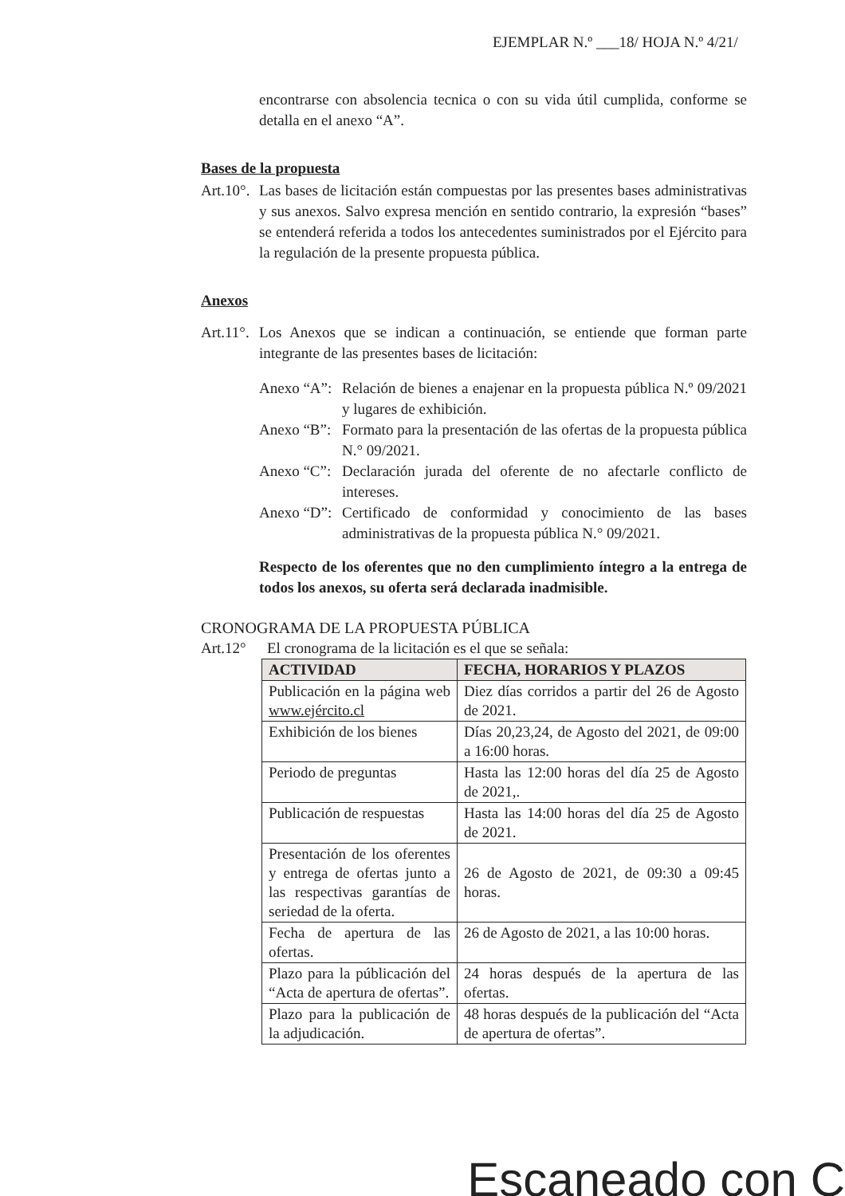EJEMPLAR N.º ___18/ HOJA N.º 4/21/
encontrarse con absolencia tecnica o con su vida útil cumplida, conforme se detalla en el anexo “A”.
Bases de la propuesta
Art.10°. Las bases de licitación están compuestas por las presentes bases administrativas y sus anexos. Salvo expresa mención en sentido contrario, la expresión “bases” se entenderá referida a todos los antecedentes suministrados por el Ejército para la regulación de la presente propuesta pública.
Anexos
Art.11°. Los Anexos que se indican a continuación, se entiende que forman parte integrante de las presentes bases de licitación:
Anexo “A”: Relación de bienes a enajenar en la propuesta pública N.º 09/2021 y lugares de exhibición.
Anexo “B”: Formato para la presentación de las ofertas de la propuesta pública N.° 09/2021.
Anexo “C”: Declaración jurada del oferente de no afectarle conflicto de intereses.
Anexo “D”: Certificado de conformidad y conocimiento de las bases administrativas de la propuesta pública N.° 09/2021.
Respecto de los oferentes que no den cumplimiento íntegro a la entrega de todos los anexos, su oferta será declarada inadmisible.
CRONOGRAMA DE LA PROPUESTA PÚBLICA
Art.12° El cronograma de la licitación es el que se señala:
| ACTIVIDAD | FECHA, HORARIOS Y PLAZOS |
| --- | --- |
| Publicación en la página web www.ejército.cl | Diez días corridos a partir del 26 de Agosto de 2021. |
| Exhibición de los bienes | Días 20,23,24, de Agosto del 2021, de 09:00 a 16:00 horas. |
| Periodo de preguntas | Hasta las 12:00 horas del día 25 de Agosto de 2021,. |
| Publicación de respuestas | Hasta las 14:00 horas del día 25 de Agosto de 2021. |
| Presentación de los oferentes y entrega de ofertas junto a las respectivas garantías de seriedad de la oferta. | 26 de Agosto de 2021, de 09:30 a 09:45 horas. |
| Fecha de apertura de las ofertas. | 26 de Agosto de 2021, a las 10:00 horas. |
| Plazo para la públicación del “Acta de apertura de ofertas”. | 24 horas después de la apertura de las ofertas. |
| Plazo para la publicación de la adjudicación. | 48 horas después de la publicación del “Acta de apertura de ofertas”. |
Escaneado con C